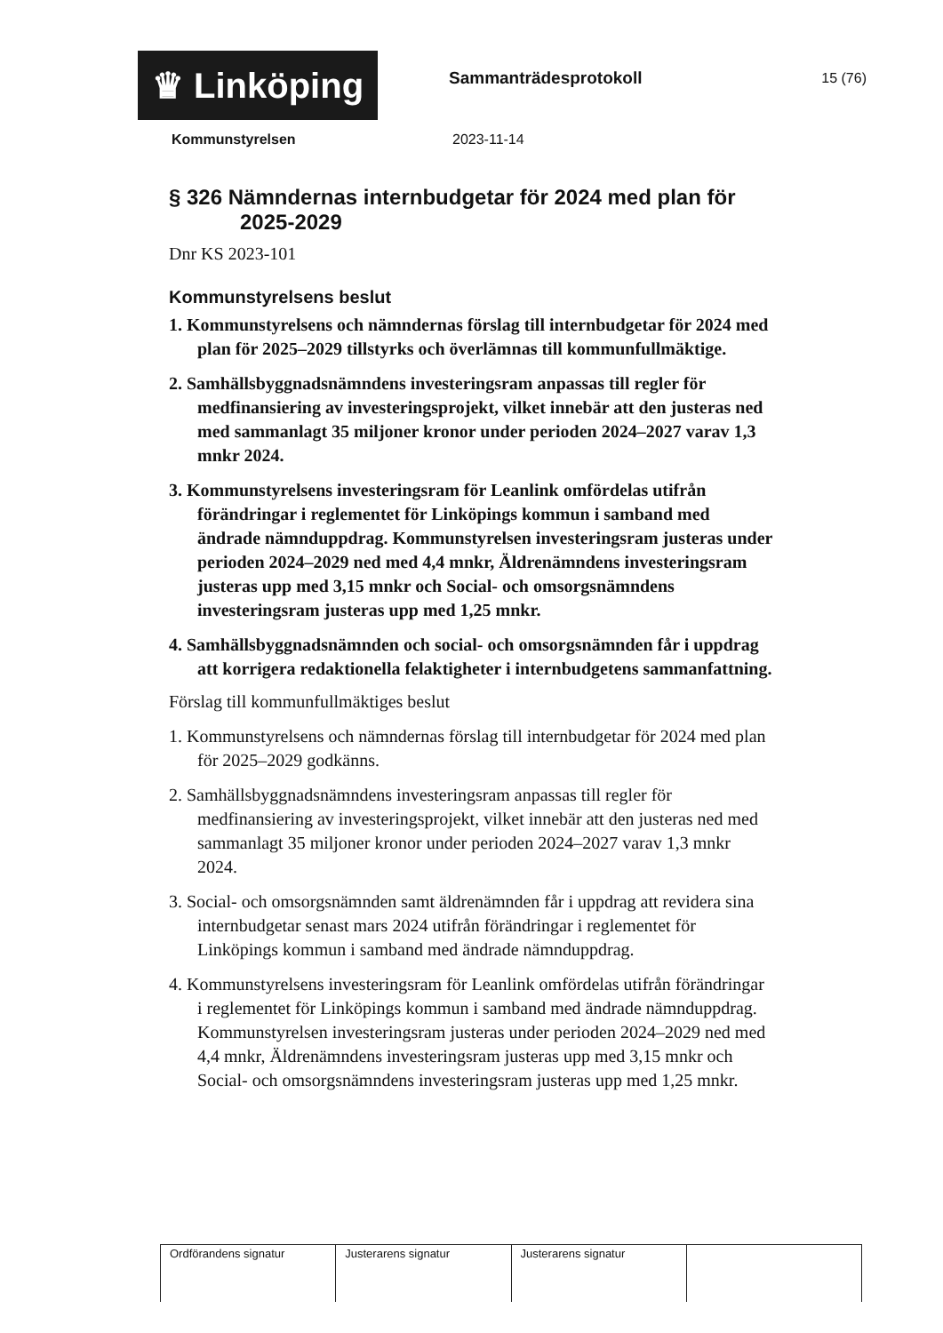♛ Linköping Sammanträdesprotokoll 15 (76)
Kommunstyrelsen 2023-11-14
§ 326 Nämndernas internbudgetar för 2024 med plan för 2025-2029
Dnr KS 2023-101
Kommunstyrelsens beslut
1. Kommunstyrelsens och nämndernas förslag till internbudgetar för 2024 med plan för 2025–2029 tillstyrks och överlämnas till kommunfullmäktige.
2. Samhällsbyggnadsnämndens investeringsram anpassas till regler för medfinansiering av investeringsprojekt, vilket innebär att den justeras ned med sammanlagt 35 miljoner kronor under perioden 2024–2027 varav 1,3 mnkr 2024.
3. Kommunstyrelsens investeringsram för Leanlink omfördelas utifrån förändringar i reglementet för Linköpings kommun i samband med ändrade nämnduppdrag. Kommunstyrelsen investeringsram justeras under perioden 2024–2029 ned med 4,4 mnkr, Äldrenämndens investeringsram justeras upp med 3,15 mnkr och Social- och omsorgsnämndens investeringsram justeras upp med 1,25 mnkr.
4. Samhällsbyggnadsnämnden och social- och omsorgsnämnden får i uppdrag att korrigera redaktionella felaktigheter i internbudgetens sammanfattning.
Förslag till kommunfullmäktiges beslut
1. Kommunstyrelsens och nämndernas förslag till internbudgetar för 2024 med plan för 2025–2029 godkänns.
2. Samhällsbyggnadsnämndens investeringsram anpassas till regler för medfinansiering av investeringsprojekt, vilket innebär att den justeras ned med sammanlagt 35 miljoner kronor under perioden 2024–2027 varav 1,3 mnkr 2024.
3. Social- och omsorgsnämnden samt äldrenämnden får i uppdrag att revidera sina internbudgetar senast mars 2024 utifrån förändringar i reglementet för Linköpings kommun i samband med ändrade nämnduppdrag.
4. Kommunstyrelsens investeringsram för Leanlink omfördelas utifrån förändringar i reglementet för Linköpings kommun i samband med ändrade nämnduppdrag. Kommunstyrelsen investeringsram justeras under perioden 2024–2029 ned med 4,4 mnkr, Äldrenämndens investeringsram justeras upp med 3,15 mnkr och Social- och omsorgsnämndens investeringsram justeras upp med 1,25 mnkr.
| Ordförandens signatur | Justerarens signatur | Justerarens signatur | |